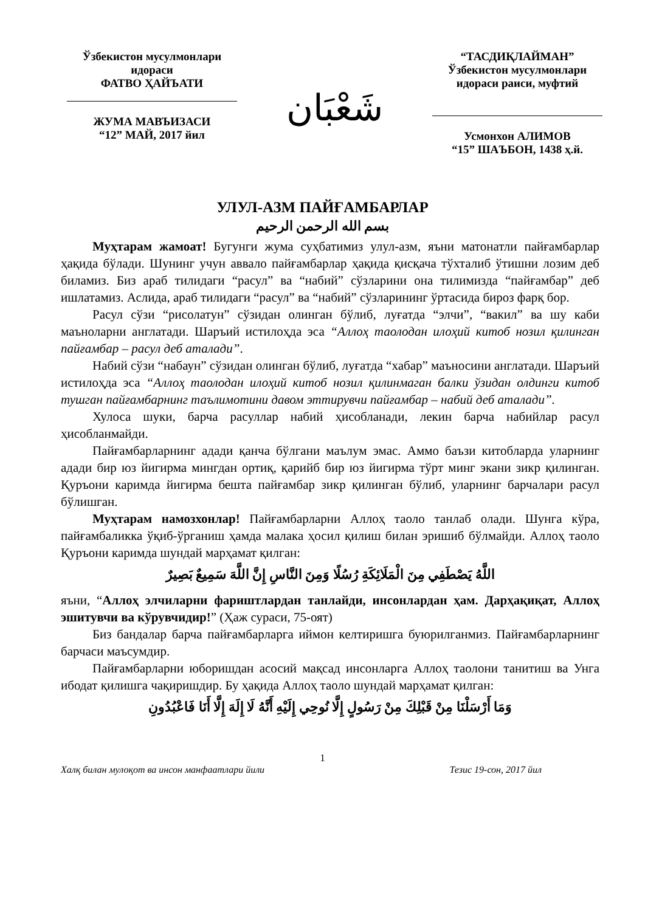Ўзбекистон мусулмонлари
идораси
ФАТВО ҲАЙЪАТИ
ЖУМА МАВЪИЗАСИ
“12” МАЙ, 2017 йил
شَعْبَان
“ТАСДИҚЛАЙМАН”
Ўзбекистон мусулмонлари
идораси раиси, муфтий
Усмонхон АЛИМОВ
“15” ШАЪБОН, 1438 ҳ.й.
УЛУЛ-АЗМ ПАЙҒАМБАРЛАР
بسم الله الرحمن الرحيم
Муҳтарам жамоат! Бугунги жума суҳбатимиз улул-азм, яъни матонатли пайғамбарлар ҳақида бўлади. Шунинг учун аввало пайғамбарлар ҳақида қисқача тўхталиб ўтишни лозим деб биламиз. Биз араб тилидаги “расул” ва “набий” сўзларини она тилимизда “пайғамбар” деб ишлатамиз. Аслида, араб тилидаги “расул” ва “набий” сўзларининг ўртасида бироз фарқ бор.
Расул сўзи “рисолатун” сўзидан олинган бўлиб, луғатда “элчи”, “вакил” ва шу каби маъноларни англатади. Шаръий истилоҳда эса “Аллоҳ таолодан илоҳий китоб нозил қилинган пайғамбар – расул деб аталади”.
Набий сўзи “набаун” сўзидан олинган бўлиб, луғатда “хабар” маъносини англатади. Шаръий истилоҳда эса “Аллоҳ таолодан илоҳий китоб нозил қилинмаган балки ўзидан олдинги китоб тушган пайғамбарнинг таълимотини давом эттирувчи пайғамбар – набий деб аталади”.
Хулоса шуки, барча расуллар набий ҳисобланади, лекин барча набийлар расул ҳисобланмайди.
Пайғамбарларнинг адади қанча бўлгани маълум эмас. Аммо баъзи китобларда уларнинг адади бир юз йигирма мингдан ортиқ, қарийб бир юз йигирма тўрт минг экани зикр қилинган. Қуръони каримда йигирма бешта пайғамбар зикр қилинган бўлиб, уларнинг барчалари расул бўлишган.
Муҳтарам намозхонлар! Пайғамбарларни Аллоҳ таоло танлаб олади. Шунга кўра, пайғамбаликка ўқиб-ўрганиш ҳамда малака ҳосил қилиш билан эришиб бўлмайди. Аллоҳ таоло Қуръони каримда шундай марҳамат қилган:
اللَّهُ يَصْطَفِي مِنَ الْمَلَائِكَةِ رُسُلًا وَمِنَ النَّاسِ إِنَّ اللَّهَ سَمِيعٌ بَصِيرٌ
яъни, “Аллоҳ элчиларни фариштлардан танлайди, инсонлардан ҳам. Дарҳақиқат, Аллоҳ эшитувчи ва кўрувчидир!” (Ҳаж сураси, 75-оят)
Биз бандалар барча пайғамбарларга иймон келтиришга буюрилганмиз. Пайғамбарларнинг барчаси маъсумдир.
Пайғамбарларни юборишдан асосий мақсад инсонларга Аллоҳ таолони танитиш ва Унга ибодат қилишга чақиришдир. Бу ҳақида Аллоҳ таоло шундай марҳамат қилган:
وَمَا أَرْسَلْنَا مِنْ قَبْلِكَ مِنْ رَسُولٍ إِلَّا نُوحِي إِلَيْهِ أَنَّهُ لَا إِلَهَ إِلَّا أَنَا فَاعْبُدُونِ
1
Халқ билан мулоқот ва инсон манфаатлари йили Тезис 19-сон, 2017 йил